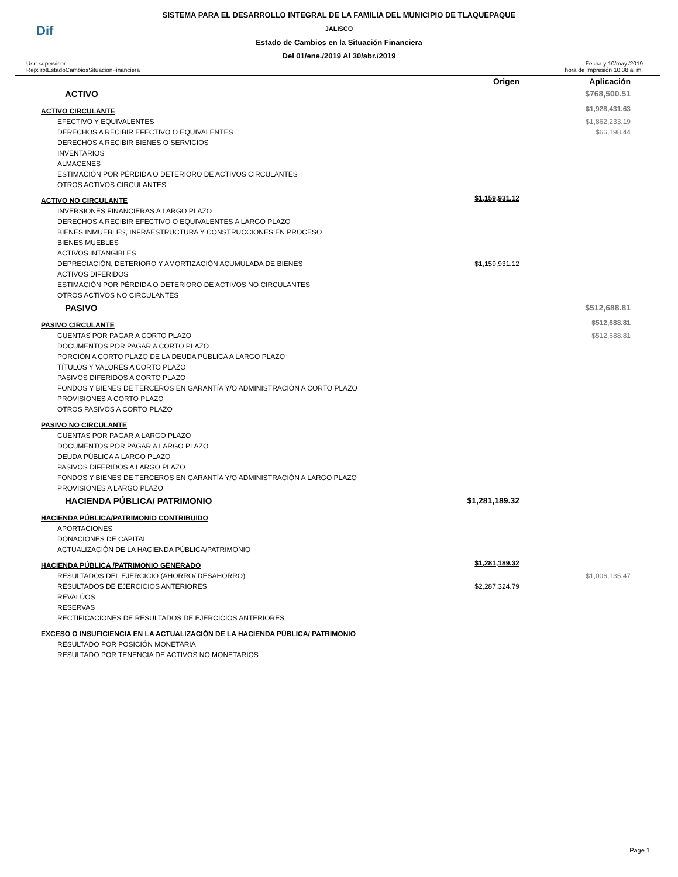Dif
SISTEMA PARA EL DESARROLLO INTEGRAL DE LA FAMILIA DEL MUNICIPIO DE TLAQUEPAQUE
JALISCO
Estado de Cambios en la Situación Financiera
Del 01/ene./2019 Al 30/abr./2019
Usr: supervisor
Rep: rptEstadoCambiosSituacionFinanciera
Fecha y 10/may./2019
hora de Impresión 10:38 a. m.
| | Origen | Aplicación |
| ACTIVO | | $768,500.51 |
| ACTIVO CIRCULANTE | | $1,928,431.63 |
| EFECTIVO Y EQUIVALENTES | | $1,862,233.19 |
| DERECHOS A RECIBIR EFECTIVO O EQUIVALENTES | | $66,198.44 |
| DERECHOS A RECIBIR BIENES O SERVICIOS | | |
| INVENTARIOS | | |
| ALMACENES | | |
| ESTIMACIÓN POR PÉRDIDA O DETERIORO DE ACTIVOS CIRCULANTES | | |
| OTROS ACTIVOS CIRCULANTES | | |
| ACTIVO NO CIRCULANTE | $1,159,931.12 | |
| INVERSIONES FINANCIERAS A LARGO PLAZO | | |
| DERECHOS A RECIBIR EFECTIVO O EQUIVALENTES A LARGO PLAZO | | |
| BIENES INMUEBLES, INFRAESTRUCTURA Y CONSTRUCCIONES EN PROCESO | | |
| BIENES MUEBLES | | |
| ACTIVOS INTANGIBLES | | |
| DEPRECIACIÓN, DETERIORO Y AMORTIZACIÓN ACUMULADA DE BIENES | $1,159,931.12 | |
| ACTIVOS DIFERIDOS | | |
| ESTIMACIÓN POR PÉRDIDA O DETERIORO DE ACTIVOS NO CIRCULANTES | | |
| OTROS ACTIVOS NO CIRCULANTES | | |
| PASIVO | | $512,688.81 |
| PASIVO CIRCULANTE | | $512,688.81 |
| CUENTAS POR PAGAR A CORTO PLAZO | | $512,688.81 |
| DOCUMENTOS POR PAGAR A CORTO PLAZO | | |
| PORCIÓN A CORTO PLAZO DE LA DEUDA PÚBLICA A LARGO PLAZO | | |
| TÍTULOS Y VALORES A CORTO PLAZO | | |
| PASIVOS DIFERIDOS A CORTO PLAZO | | |
| FONDOS Y BIENES DE TERCEROS EN GARANTÍA Y/O ADMINISTRACIÓN A CORTO PLAZO | | |
| PROVISIONES A CORTO PLAZO | | |
| OTROS PASIVOS A CORTO PLAZO | | |
| PASIVO NO CIRCULANTE | | |
| CUENTAS POR PAGAR A LARGO PLAZO | | |
| DOCUMENTOS POR PAGAR A LARGO PLAZO | | |
| DEUDA PÚBLICA A LARGO PLAZO | | |
| PASIVOS DIFERIDOS A LARGO PLAZO | | |
| FONDOS Y BIENES DE TERCEROS EN GARANTÍA Y/O ADMINISTRACIÓN A LARGO PLAZO | | |
| PROVISIONES A LARGO PLAZO | | |
| HACIENDA PÚBLICA/ PATRIMONIO | $1,281,189.32 | |
| HACIENDA PÚBLICA/PATRIMONIO CONTRIBUIDO | | |
| APORTACIONES | | |
| DONACIONES DE CAPITAL | | |
| ACTUALIZACIÓN DE LA HACIENDA PÚBLICA/PATRIMONIO | | |
| HACIENDA PÚBLICA /PATRIMONIO GENERADO | $1,281,189.32 | |
| RESULTADOS DEL EJERCICIO (AHORRO/ DESAHORRO) | | $1,006,135.47 |
| RESULTADOS DE EJERCICIOS ANTERIORES | $2,287,324.79 | |
| REVALÚOS | | |
| RESERVAS | | |
| RECTIFICACIONES DE RESULTADOS DE EJERCICIOS ANTERIORES | | |
| EXCESO O INSUFICIENCIA EN LA ACTUALIZACIÓN DE LA HACIENDA PÚBLICA/ PATRIMONIO | | |
| RESULTADO POR POSICIÓN MONETARIA | | |
| RESULTADO POR TENENCIA DE ACTIVOS NO MONETARIOS | | |
Page 1